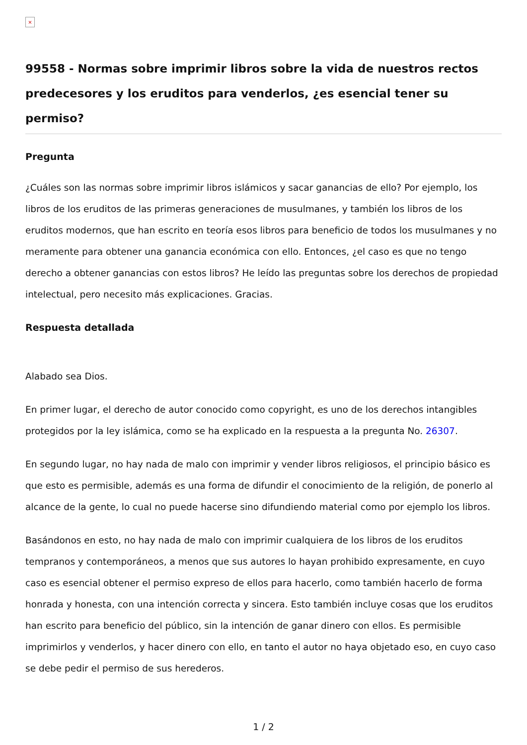×
99558 - Normas sobre imprimir libros sobre la vida de nuestros rectos predecesores y los eruditos para venderlos, ¿es esencial tener su permiso?
Pregunta
¿Cuáles son las normas sobre imprimir libros islámicos y sacar ganancias de ello? Por ejemplo, los libros de los eruditos de las primeras generaciones de musulmanes, y también los libros de los eruditos modernos, que han escrito en teoría esos libros para beneficio de todos los musulmanes y no meramente para obtener una ganancia económica con ello. Entonces, ¿el caso es que no tengo derecho a obtener ganancias con estos libros? He leído las preguntas sobre los derechos de propiedad intelectual, pero necesito más explicaciones. Gracias.
Respuesta detallada
Alabado sea Dios.
En primer lugar, el derecho de autor conocido como copyright, es uno de los derechos intangibles protegidos por la ley islámica, como se ha explicado en la respuesta a la pregunta No. 26307.
En segundo lugar, no hay nada de malo con imprimir y vender libros religiosos, el principio básico es que esto es permisible, además es una forma de difundir el conocimiento de la religión, de ponerlo al alcance de la gente, lo cual no puede hacerse sino difundiendo material como por ejemplo los libros.
Basándonos en esto, no hay nada de malo con imprimir cualquiera de los libros de los eruditos tempranos y contemporáneos, a menos que sus autores lo hayan prohibido expresamente, en cuyo caso es esencial obtener el permiso expreso de ellos para hacerlo, como también hacerlo de forma honrada y honesta, con una intención correcta y sincera. Esto también incluye cosas que los eruditos han escrito para beneficio del público, sin la intención de ganar dinero con ellos. Es permisible imprimirlos y venderlos, y hacer dinero con ello, en tanto el autor no haya objetado eso, en cuyo caso se debe pedir el permiso de sus herederos.
1 / 2